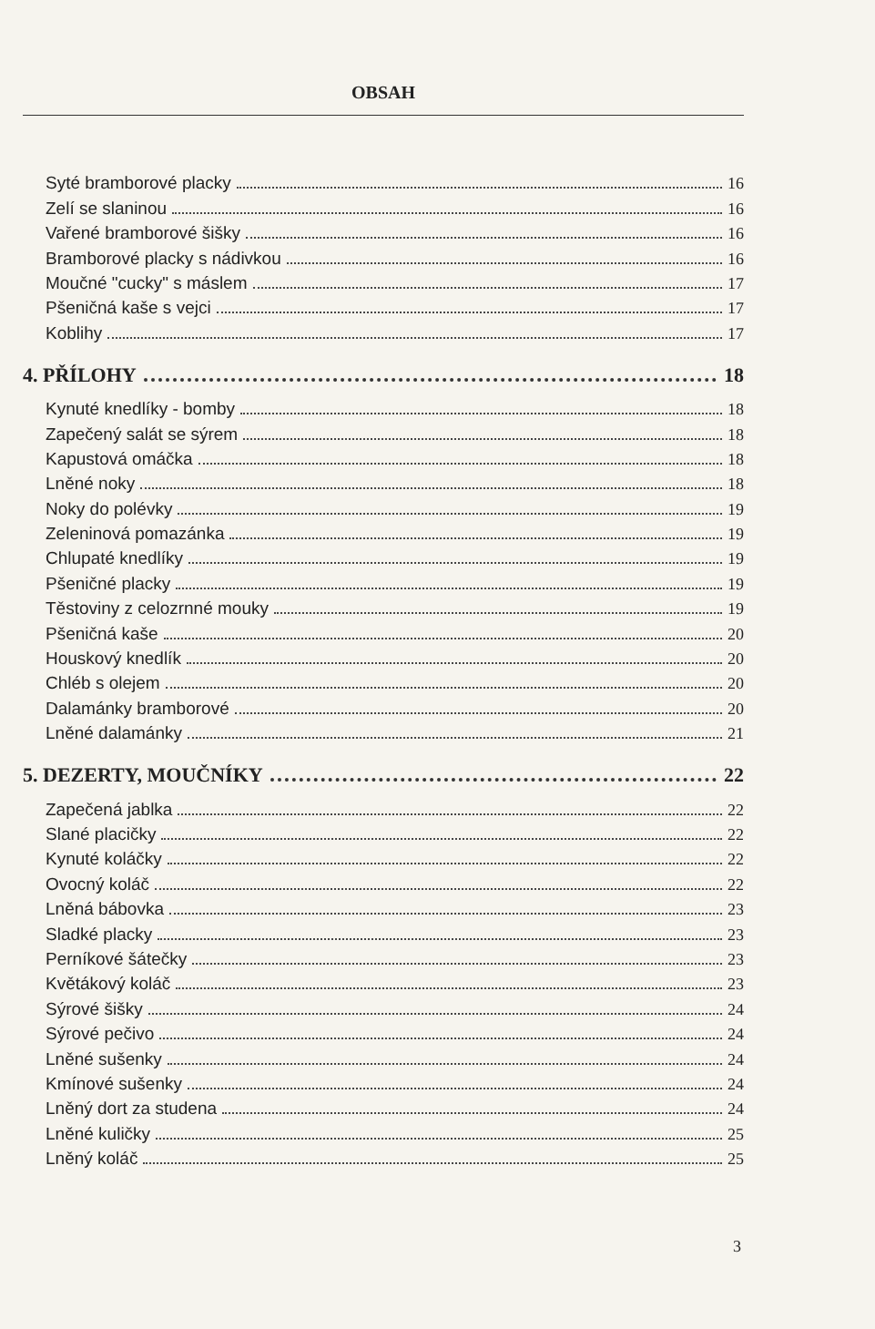OBSAH
Syté bramborové placky 16
Zelí se slaninou 16
Vařené bramborové šišky 16
Bramborové placky s nádivkou 16
Moučné "cucky" s máslem 17
Pšeničná kaše s vejci 17
Koblihy 17
4. PŘÍLOHY 18
Kynuté knedlíky - bomby 18
Zapečený salát se sýrem 18
Kapustová omáčka 18
Lněné noky 18
Noky do polévky 19
Zeleninová pomazánka 19
Chlupaté knedlíky 19
Pšeničné placky 19
Těstoviny z celozrnné mouky 19
Pšeničná kaše 20
Houskový knedlík 20
Chléb s olejem 20
Dalamánky bramborové 20
Lněné dalamánky 21
5. DEZERTY, MOUČNÍKY 22
Zapečená jablka 22
Slané placičky 22
Kynuté koláčky 22
Ovocný koláč 22
Lněná bábovka 23
Sladké placky 23
Perníkové šátečky 23
Květákový koláč 23
Sýrové šišky 24
Sýrové pečivo 24
Lněné sušenky 24
Kmínové sušenky 24
Lněný dort za studena 24
Lněné kuličky 25
Lněný koláč 25
3